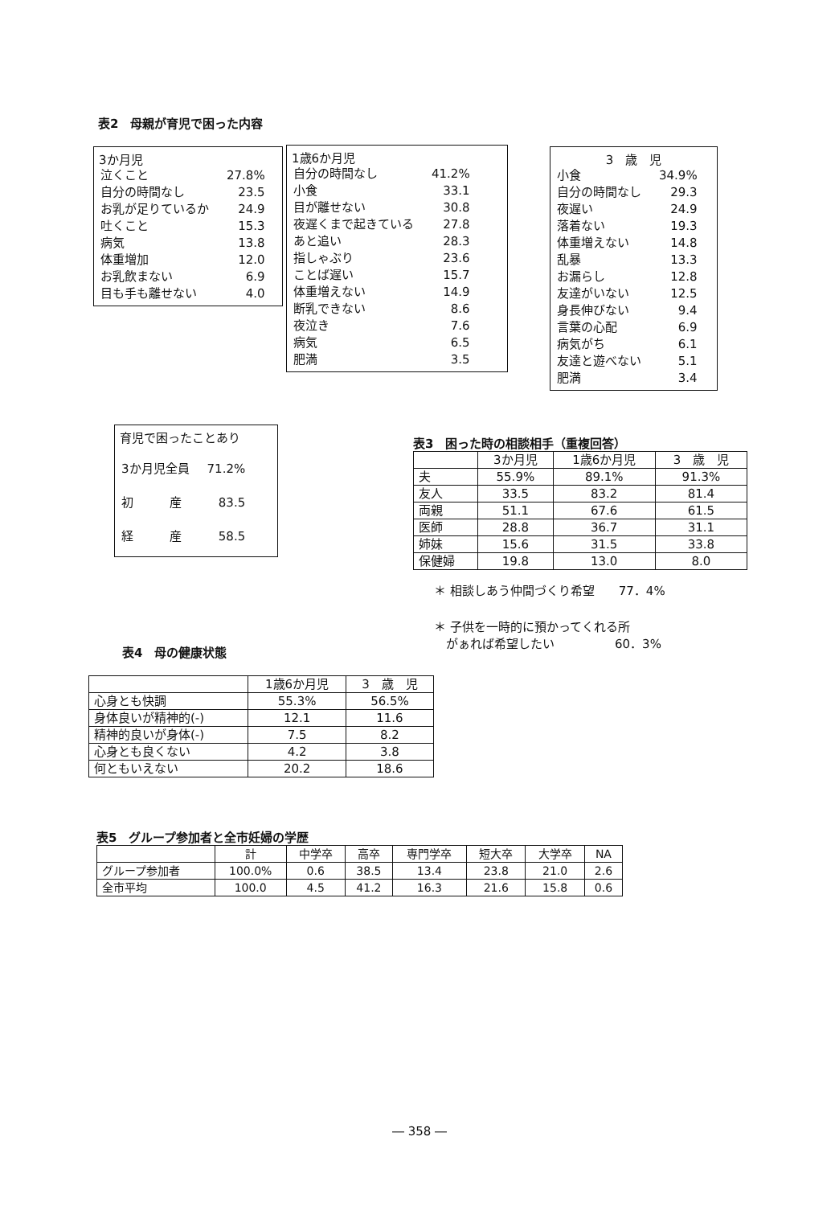表2　母親が育児で困った内容
3か月児
| 泣くこと | 27.8% |
| 自分の時間なし | 23.5 |
| お乳が足りているか | 24.9 |
| 吐くこと | 15.3 |
| 病気 | 13.8 |
| 体重増加 | 12.0 |
| お乳飲まない | 6.9 |
| 目も手も離せない | 4.0 |
1歳6か月児
| 自分の時間なし | 41.2% |
| 小食 | 33.1 |
| 目が離せない | 30.8 |
| 夜遅くまで起きている | 27.8 |
| あと追い | 28.3 |
| 指しゃぶり | 23.6 |
| ことば遅い | 15.7 |
| 体重増えない | 14.9 |
| 断乳できない | 8.6 |
| 夜泣き | 7.6 |
| 病気 | 6.5 |
| 肥満 | 3.5 |
3　歳　児
| 小食 | 34.9% |
| 自分の時間なし | 29.3 |
| 夜遅い | 24.9 |
| 落着ない | 19.3 |
| 体重増えない | 14.8 |
| 乱暴 | 13.3 |
| お漏らし | 12.8 |
| 友達がいない | 12.5 |
| 身長伸びない | 9.4 |
| 言葉の心配 | 6.9 |
| 病気がち | 6.1 |
| 友達と遊べない | 5.1 |
| 肥満 | 3.4 |
育児で困ったことあり
| 3か月児全員 | 71.2% |
| 初 産 | 83.5 |
| 経 産 | 58.5 |
表3　困った時の相談相手（重複回答）
| | 3か月児 | 1歳6か月児 | 3 歳 児 |
| --- | --- | --- | --- |
| 夫 | 55.9% | 89.1% | 91.3% |
| 友人 | 33.5 | 83.2 | 81.4 |
| 両親 | 51.1 | 67.6 | 61.5 |
| 医師 | 28.8 | 36.7 | 31.1 |
| 姉妹 | 15.6 | 31.5 | 33.8 |
| 保健婦 | 19.8 | 13.0 | 8.0 |
＊ 相談しあう仲間づくり希望　　77．4%
＊ 子供を一時的に預かってくれる所
　がぁれば希望したい　　　　　60．3%
表4　母の健康状態
| | 1歳6か月児 | 3 歳 児 |
| --- | --- | --- |
| 心身とも快調 | 55.3% | 56.5% |
| 身体良いが精神的(-) | 12.1 | 11.6 |
| 精神的良いが身体(-) | 7.5 | 8.2 |
| 心身とも良くない | 4.2 | 3.8 |
| 何ともいえない | 20.2 | 18.6 |
表5　グループ参加者と全市妊婦の学歴
| | 計 | 中学卒 | 高卒 | 専門学卒 | 短大卒 | 大学卒 | NA |
| --- | --- | --- | --- | --- | --- | --- | --- |
| グループ参加者 | 100.0% | 0.6 | 38.5 | 13.4 | 23.8 | 21.0 | 2.6 |
| 全市平均 | 100.0 | 4.5 | 41.2 | 16.3 | 21.6 | 15.8 | 0.6 |
― 358 ―